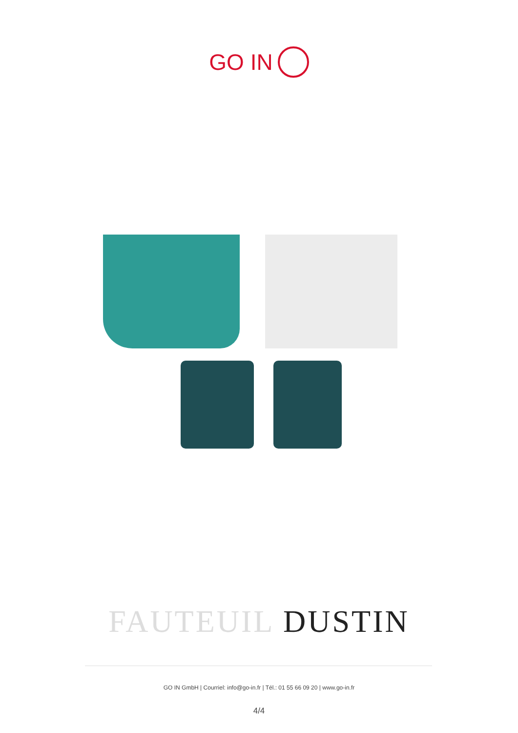GO IN
FAUTEUIL DUSTIN
GO IN GmbH | Courriel: info@go-in.fr | Tél.: 01 55 66 09 20 | www.go-in.fr
4/4